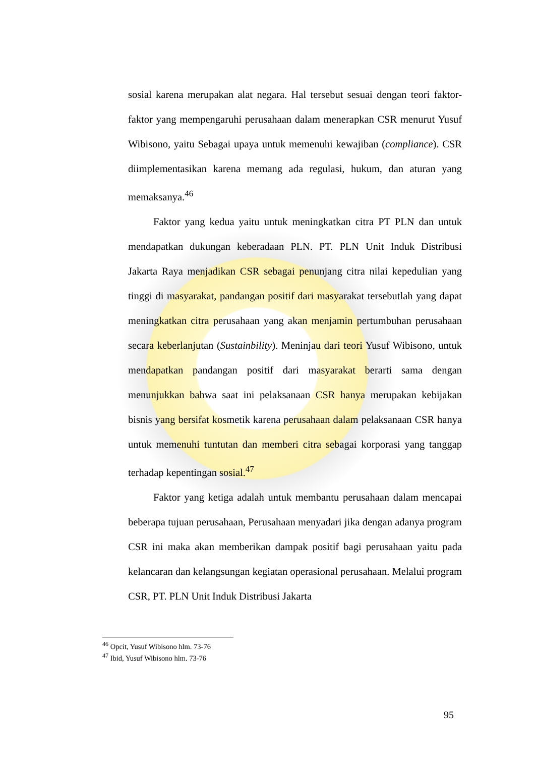sosial karena merupakan alat negara. Hal tersebut sesuai dengan teori faktor-faktor yang mempengaruhi perusahaan dalam menerapkan CSR menurut Yusuf Wibisono, yaitu Sebagai upaya untuk memenuhi kewajiban (compliance). CSR diimplementasikan karena memang ada regulasi, hukum, dan aturan yang memaksanya.<sup>46</sup>
Faktor yang kedua yaitu untuk meningkatkan citra PT PLN dan untuk mendapatkan dukungan keberadaan PLN. PT. PLN Unit Induk Distribusi Jakarta Raya menjadikan CSR sebagai penunjang citra nilai kepedulian yang tinggi di masyarakat, pandangan positif dari masyarakat tersebutlah yang dapat meningkatkan citra perusahaan yang akan menjamin pertumbuhan perusahaan secara keberlanjutan (Sustainbility). Meninjau dari teori Yusuf Wibisono, untuk mendapatkan pandangan positif dari masyarakat berarti sama dengan menunjukkan bahwa saat ini pelaksanaan CSR hanya merupakan kebijakan bisnis yang bersifat kosmetik karena perusahaan dalam pelaksanaan CSR hanya untuk memenuhi tuntutan dan memberi citra sebagai korporasi yang tanggap terhadap kepentingan sosial.<sup>47</sup>
Faktor yang ketiga adalah untuk membantu perusahaan dalam mencapai beberapa tujuan perusahaan, Perusahaan menyadari jika dengan adanya program CSR ini maka akan memberikan dampak positif bagi perusahaan yaitu pada kelancaran dan kelangsungan kegiatan operasional perusahaan. Melalui program CSR, PT. PLN Unit Induk Distribusi Jakarta
<sup>46</sup> Opcit, Yusuf Wibisono hlm. 73-76
<sup>47</sup> Ibid, Yusuf Wibisono hlm. 73-76
95